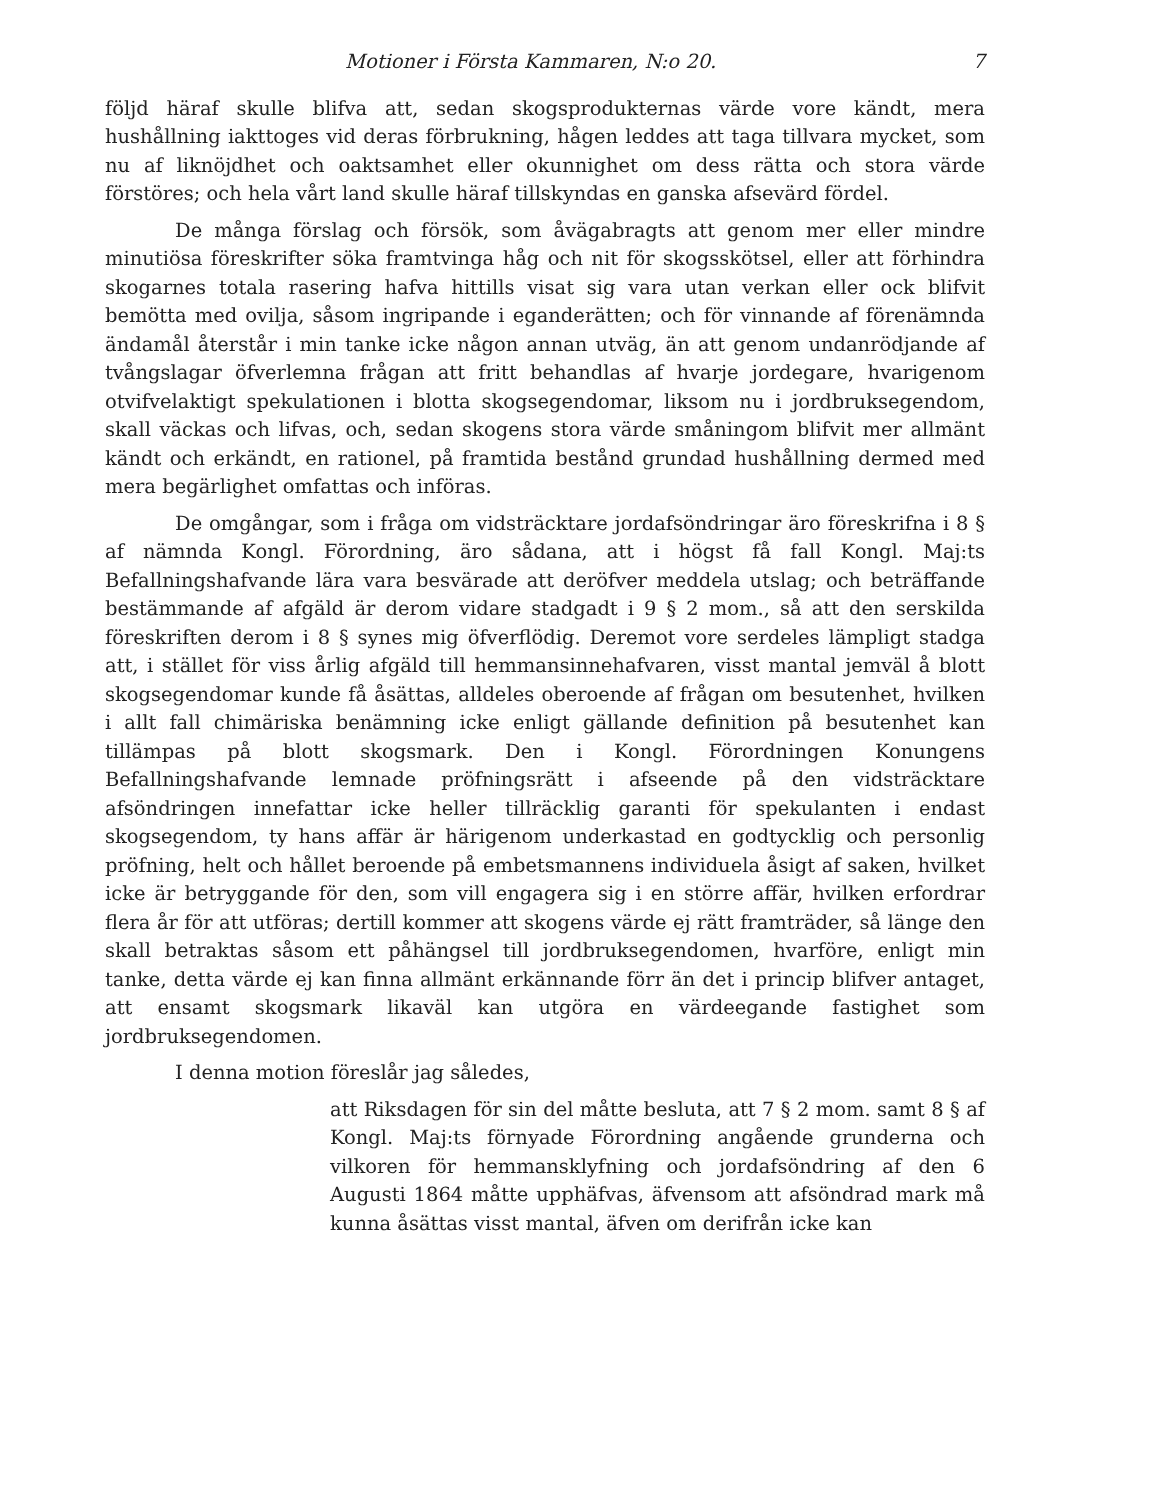Motioner i Första Kammaren, N:o 20. 7
följd häraf skulle blifva att, sedan skogsprodukternas värde vore kändt, mera hushållning iakttoges vid deras förbrukning, hågen leddes att taga tillvara mycket, som nu af liknöjdhet och oaktsamhet eller okunnighet om dess rätta och stora värde förstöres; och hela vårt land skulle häraf tillskyndas en ganska afsevärd fördel.
De många förslag och försök, som åvägabragts att genom mer eller mindre minutiösa föreskrifter söka framtvinga håg och nit för skogsskötsel, eller att förhindra skogarnes totala rasering hafva hittills visat sig vara utan verkan eller ock blifvit bemötta med ovilja, såsom ingripande i eganderätten; och för vinnande af förenämnda ändamål återstår i min tanke icke någon annan utväg, än att genom undanrödjande af tvångslagar öfverlemna frågan att fritt behandlas af hvarje jordegare, hvarigenom otvifvelaktigt spekulationen i blotta skogsegendomar, liksom nu i jordbruksegendom, skall väckas och lifvas, och, sedan skogens stora värde småningom blifvit mer allmänt kändt och erkändt, en rationel, på framtida bestånd grundad hushållning dermed med mera begärlighet omfattas och införas.
De omgångar, som i fråga om vidsträcktare jordafsöndringar äro föreskrifna i 8 § af nämnda Kongl. Förordning, äro sådana, att i högst få fall Kongl. Maj:ts Befallningshafvande lära vara besvärade att deröfver meddela utslag; och beträffande bestämmande af afgäld är derom vidare stadgadt i 9 § 2 mom., så att den serskilda föreskriften derom i 8 § synes mig öfverflödig. Deremot vore serdeles lämpligt stadga att, i stället för viss årlig afgäld till hemmansinnehafvaren, visst mantal jemväl å blott skogsegendomar kunde få åsättas, alldeles oberoende af frågan om besutenhet, hvilken i allt fall chimäriska benämning icke enligt gällande definition på besutenhet kan tillämpas på blott skogsmark. Den i Kongl. Förordningen Konungens Befallningshafvande lemnade pröfningsrätt i afseende på den vidsträcktare afsöndringen innefattar icke heller tillräcklig garanti för spekulanten i endast skogsegendom, ty hans affär är härigenom underkastad en godtycklig och personlig pröfning, helt och hållet beroende på embetsmannens individuela åsigt af saken, hvilket icke är betryggande för den, som vill engagera sig i en större affär, hvilken erfordrar flera år för att utföras; dertill kommer att skogens värde ej rätt framträder, så länge den skall betraktas såsom ett påhängsel till jordbruksegendomen, hvarföre, enligt min tanke, detta värde ej kan finna allmänt erkännande förr än det i princip blifver antaget, att ensamt skogsmark likaväl kan utgöra en värdeegande fastighet som jordbruksegendomen.
I denna motion föreslår jag således,
att Riksdagen för sin del måtte besluta, att 7 § 2 mom. samt 8 § af Kongl. Maj:ts förnyade Förordning angående grunderna och vilkoren för hemmansklyfning och jordafsöndring af den 6 Augusti 1864 måtte upphäfvas, äfvensom att afsöndrad mark må kunna åsättas visst mantal, äfven om derifrån icke kan